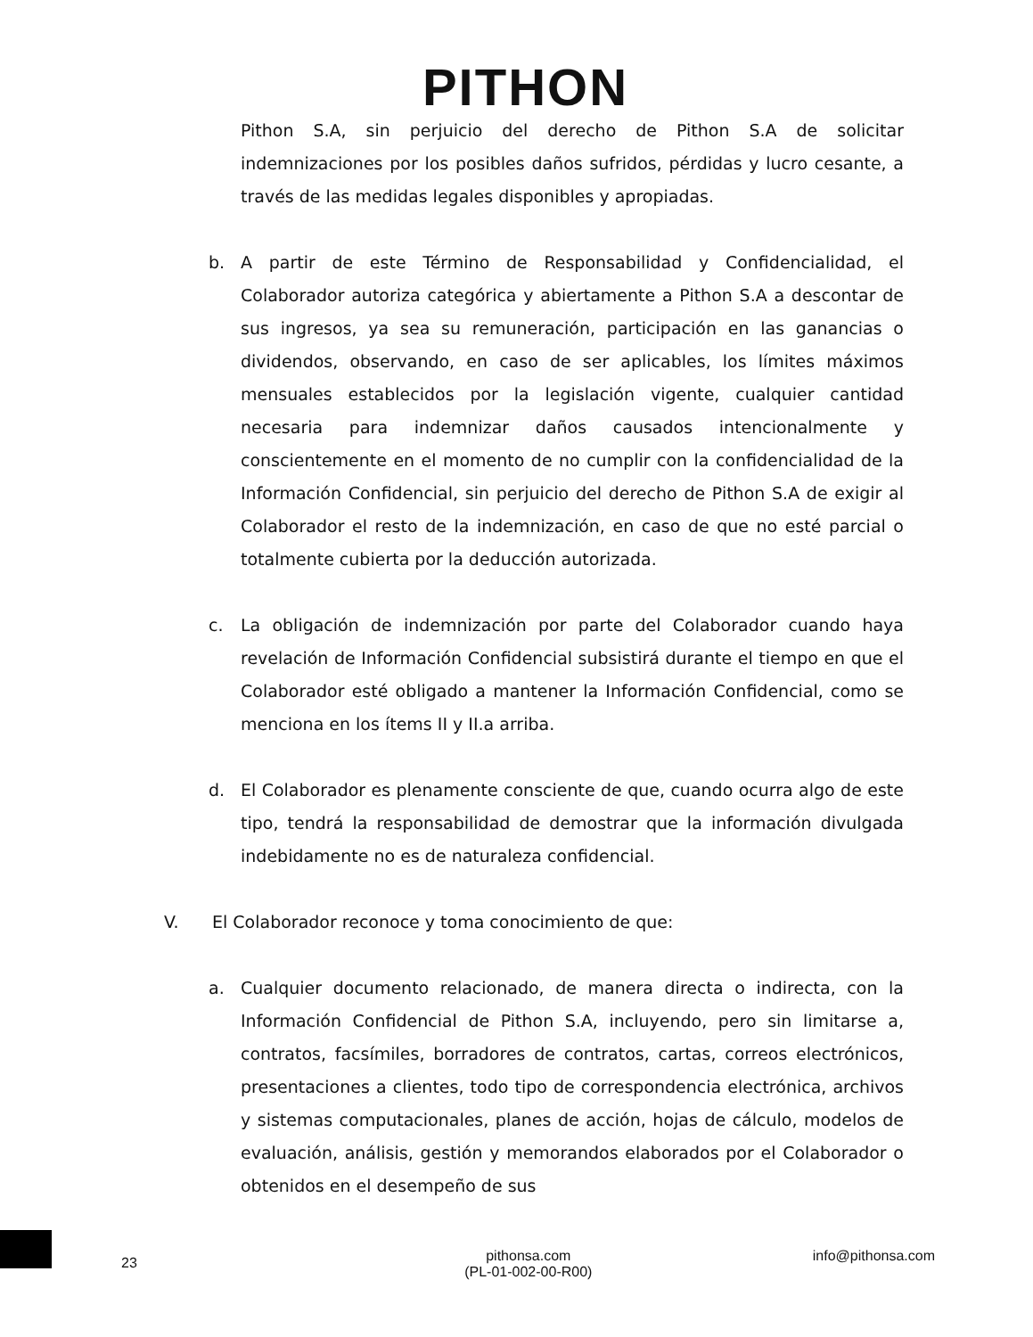PITHON
Pithon S.A, sin perjuicio del derecho de Pithon S.A de solicitar indemnizaciones por los posibles daños sufridos, pérdidas y lucro cesante, a través de las medidas legales disponibles y apropiadas.
b. A partir de este Término de Responsabilidad y Confidencialidad, el Colaborador autoriza categórica y abiertamente a Pithon S.A a descontar de sus ingresos, ya sea su remuneración, participación en las ganancias o dividendos, observando, en caso de ser aplicables, los límites máximos mensuales establecidos por la legislación vigente, cualquier cantidad necesaria para indemnizar daños causados intencionalmente y conscientemente en el momento de no cumplir con la confidencialidad de la Información Confidencial, sin perjuicio del derecho de Pithon S.A de exigir al Colaborador el resto de la indemnización, en caso de que no esté parcial o totalmente cubierta por la deducción autorizada.
c. La obligación de indemnización por parte del Colaborador cuando haya revelación de Información Confidencial subsistirá durante el tiempo en que el Colaborador esté obligado a mantener la Información Confidencial, como se menciona en los ítems II y II.a arriba.
d. El Colaborador es plenamente consciente de que, cuando ocurra algo de este tipo, tendrá la responsabilidad de demostrar que la información divulgada indebidamente no es de naturaleza confidencial.
V. El Colaborador reconoce y toma conocimiento de que:
a. Cualquier documento relacionado, de manera directa o indirecta, con la Información Confidencial de Pithon S.A, incluyendo, pero sin limitarse a, contratos, facsímiles, borradores de contratos, cartas, correos electrónicos, presentaciones a clientes, todo tipo de correspondencia electrónica, archivos y sistemas computacionales, planes de acción, hojas de cálculo, modelos de evaluación, análisis, gestión y memorandos elaborados por el Colaborador o obtenidos en el desempeño de sus
23 pithonsa.com
(PL-01-002-00-R00) info@pithonsa.com